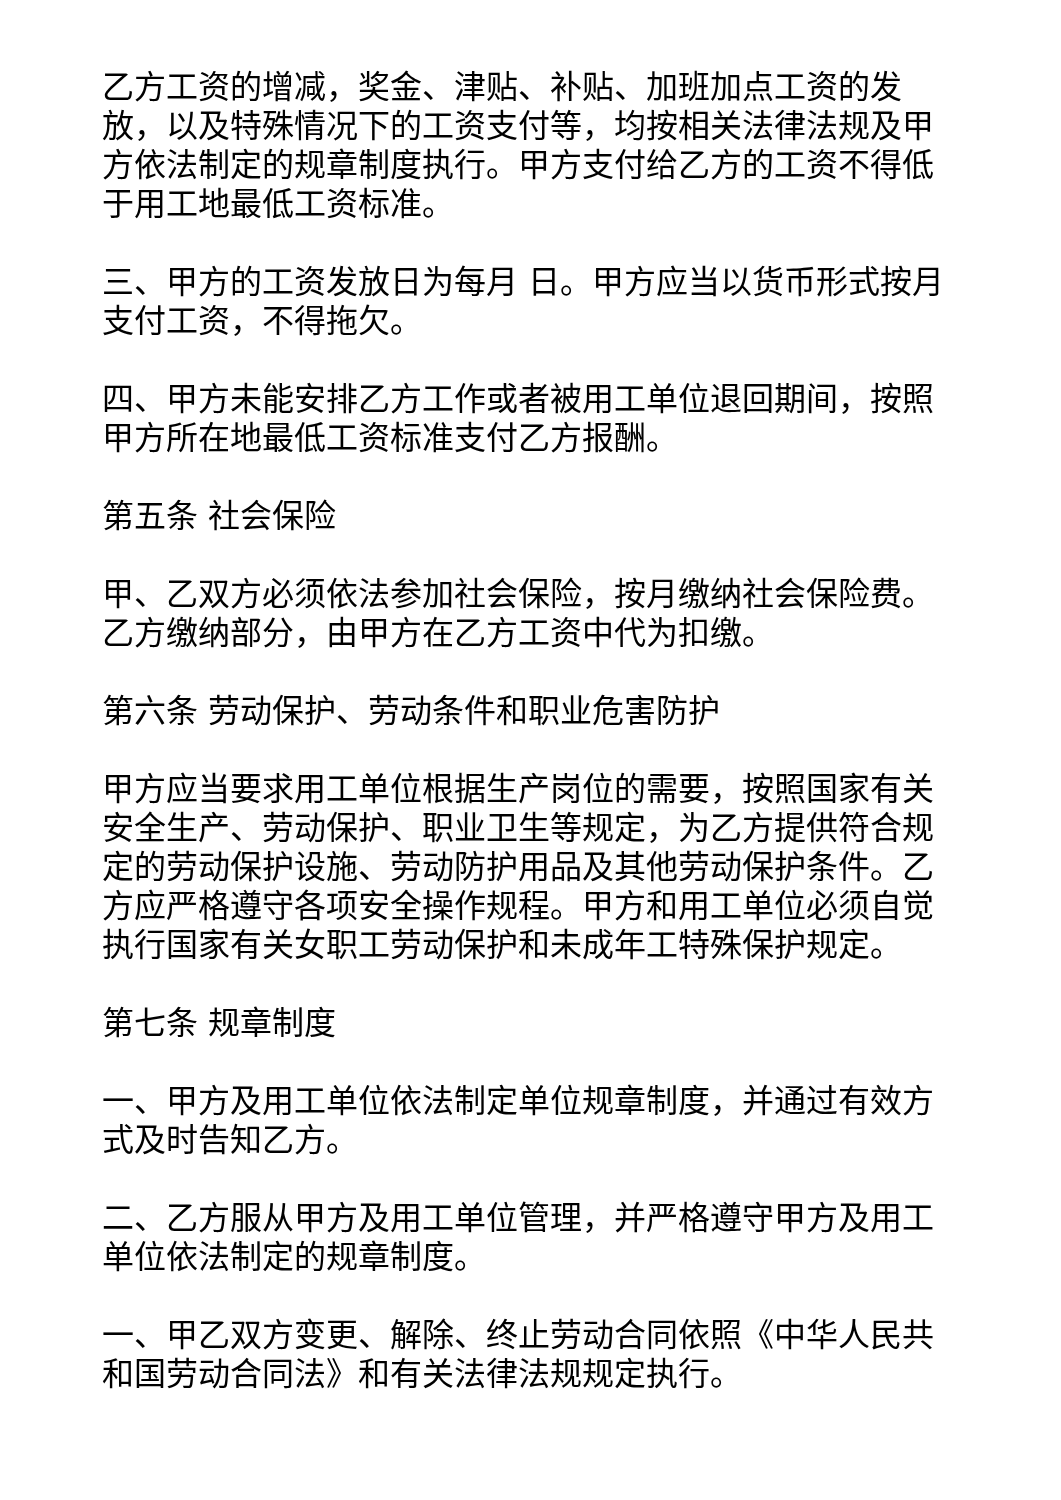乙方工资的增减，奖金、津贴、补贴、加班加点工资的发放，以及特殊情况下的工资支付等，均按相关法律法规及甲方依法制定的规章制度执行。甲方支付给乙方的工资不得低于用工地最低工资标准。
三、甲方的工资发放日为每月 日。甲方应当以货币形式按月支付工资，不得拖欠。
四、甲方未能安排乙方工作或者被用工单位退回期间，按照甲方所在地最低工资标准支付乙方报酬。
第五条 社会保险
甲、乙双方必须依法参加社会保险，按月缴纳社会保险费。乙方缴纳部分，由甲方在乙方工资中代为扣缴。
第六条 劳动保护、劳动条件和职业危害防护
甲方应当要求用工单位根据生产岗位的需要，按照国家有关安全生产、劳动保护、职业卫生等规定，为乙方提供符合规定的劳动保护设施、劳动防护用品及其他劳动保护条件。乙方应严格遵守各项安全操作规程。甲方和用工单位必须自觉执行国家有关女职工劳动保护和未成年工特殊保护规定。
第七条 规章制度
一、甲方及用工单位依法制定单位规章制度，并通过有效方式及时告知乙方。
二、乙方服从甲方及用工单位管理，并严格遵守甲方及用工单位依法制定的规章制度。
一、甲乙双方变更、解除、终止劳动合同依照《中华人民共和国劳动合同法》和有关法律法规规定执行。